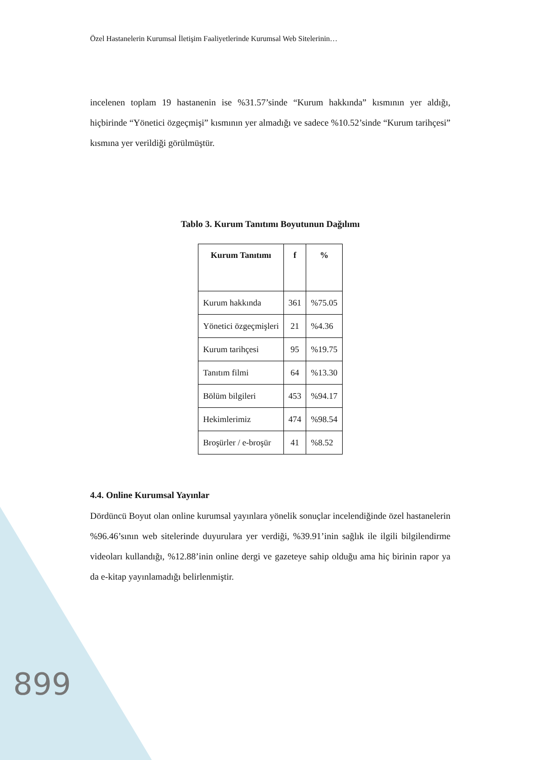Özel Hastanelerin Kurumsal İletişim Faaliyetlerinde Kurumsal Web Sitelerinin…
incelenen toplam 19 hastanenin ise %31.57’sinde “Kurum hakkında” kısmının yer aldığı, hiçbirinde “Yönetici özgeçmişi” kısmının yer almadığı ve sadece %10.52’sinde “Kurum tarihçesi” kısmına yer verildiği görülmüştür.
Tablo 3. Kurum Tanıtımı Boyutunun Dağılımı
| Kurum Tanıtımı | f | % |
| --- | --- | --- |
| Kurum hakkında | 361 | %75.05 |
| Yönetici özgeçmişleri | 21 | %4.36 |
| Kurum tarihçesi | 95 | %19.75 |
| Tanıtım filmi | 64 | %13.30 |
| Bölüm bilgileri | 453 | %94.17 |
| Hekimlerimiz | 474 | %98.54 |
| Broşürler / e-broşür | 41 | %8.52 |
4.4. Online Kurumsal Yayınlar
Dördüncü Boyut olan online kurumsal yayınlara yönelik sonuçlar incelendiğinde özel hastanelerin %96.46’sının web sitelerinde duyurulara yer verdiği, %39.91’inin sağlık ile ilgili bilgilendirme videoları kullandığı, %12.88’inin online dergi ve gazeteye sahip olduğu ama hiç birinin rapor ya da e-kitap yayınlamadığı belirlenmiştir.
899